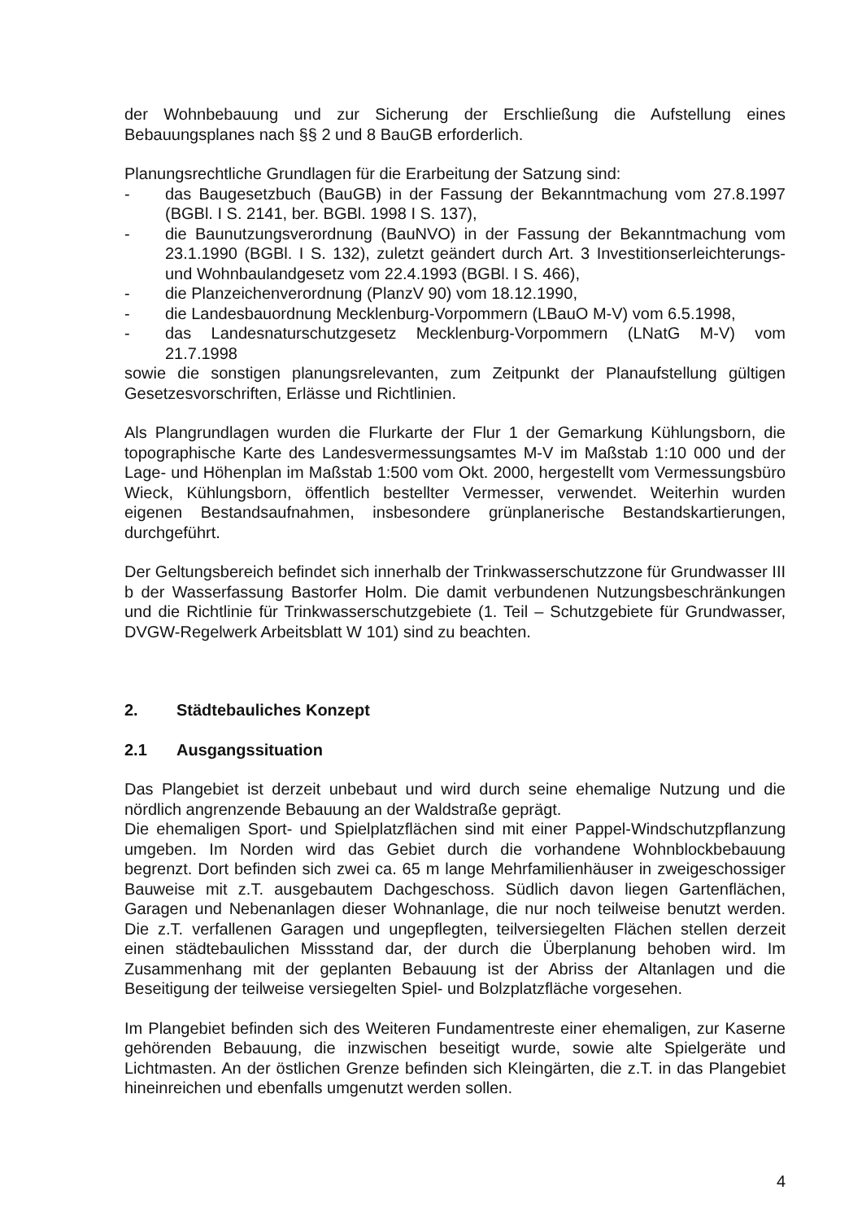der Wohnbebauung und zur Sicherung der Erschließung die Aufstellung eines Bebauungsplanes nach §§ 2 und 8 BauGB erforderlich.
Planungsrechtliche Grundlagen für die Erarbeitung der Satzung sind:
- das Baugesetzbuch (BauGB) in der Fassung der Bekanntmachung vom 27.8.1997 (BGBl. I S. 2141, ber. BGBl. 1998 I S. 137),
- die Baunutzungsverordnung (BauNVO) in der Fassung der Bekanntmachung vom 23.1.1990 (BGBl. I S. 132), zuletzt geändert durch Art. 3 Investitionserleichterungs- und Wohnbaulandgesetz vom 22.4.1993 (BGBl. I S. 466),
- die Planzeichenverordnung (PlanzV 90) vom 18.12.1990,
- die Landesbauordnung Mecklenburg-Vorpommern (LBauO M-V) vom 6.5.1998,
- das Landesnaturschutzgesetz Mecklenburg-Vorpommern (LNatG M-V) vom 21.7.1998
sowie die sonstigen planungsrelevanten, zum Zeitpunkt der Planaufstellung gültigen Gesetzesvorschriften, Erlässe und Richtlinien.
Als Plangrundlagen wurden die Flurkarte der Flur 1 der Gemarkung Kühlungsborn, die topographische Karte des Landesvermessungsamtes M-V im Maßstab 1:10 000 und der Lage- und Höhenplan im Maßstab 1:500 vom Okt. 2000, hergestellt vom Vermessungsbüro Wieck, Kühlungsborn, öffentlich bestellter Vermesser, verwendet. Weiterhin wurden eigenen Bestandsaufnahmen, insbesondere grünplanerische Bestandskartierungen, durchgeführt.
Der Geltungsbereich befindet sich innerhalb der Trinkwasserschutzzone für Grundwasser III b der Wasserfassung Bastorfer Holm. Die damit verbundenen Nutzungsbeschränkungen und die Richtlinie für Trinkwasserschutzgebiete (1. Teil – Schutzgebiete für Grundwasser, DVGW-Regelwerk Arbeitsblatt W 101) sind zu beachten.
2. Städtebauliches Konzept
2.1 Ausgangssituation
Das Plangebiet ist derzeit unbebaut und wird durch seine ehemalige Nutzung und die nördlich angrenzende Bebauung an der Waldstraße geprägt.
Die ehemaligen Sport- und Spielplatzflächen sind mit einer Pappel-Windschutzpflanzung umgeben. Im Norden wird das Gebiet durch die vorhandene Wohnblockbebauung begrenzt. Dort befinden sich zwei ca. 65 m lange Mehrfamilienhäuser in zweigeschossiger Bauweise mit z.T. ausgebautem Dachgeschoss. Südlich davon liegen Gartenflächen, Garagen und Nebenanlagen dieser Wohnanlage, die nur noch teilweise benutzt werden. Die z.T. verfallenen Garagen und ungepflegten, teilversiegelten Flächen stellen derzeit einen städtebaulichen Missstand dar, der durch die Überplanung behoben wird. Im Zusammenhang mit der geplanten Bebauung ist der Abriss der Altanlagen und die Beseitigung der teilweise versiegelten Spiel- und Bolzplatzfläche vorgesehen.
Im Plangebiet befinden sich des Weiteren Fundamentreste einer ehemaligen, zur Kaserne gehörenden Bebauung, die inzwischen beseitigt wurde, sowie alte Spielgeräte und Lichtmasten. An der östlichen Grenze befinden sich Kleingärten, die z.T. in das Plangebiet hineinreichen und ebenfalls umgenutzt werden sollen.
4